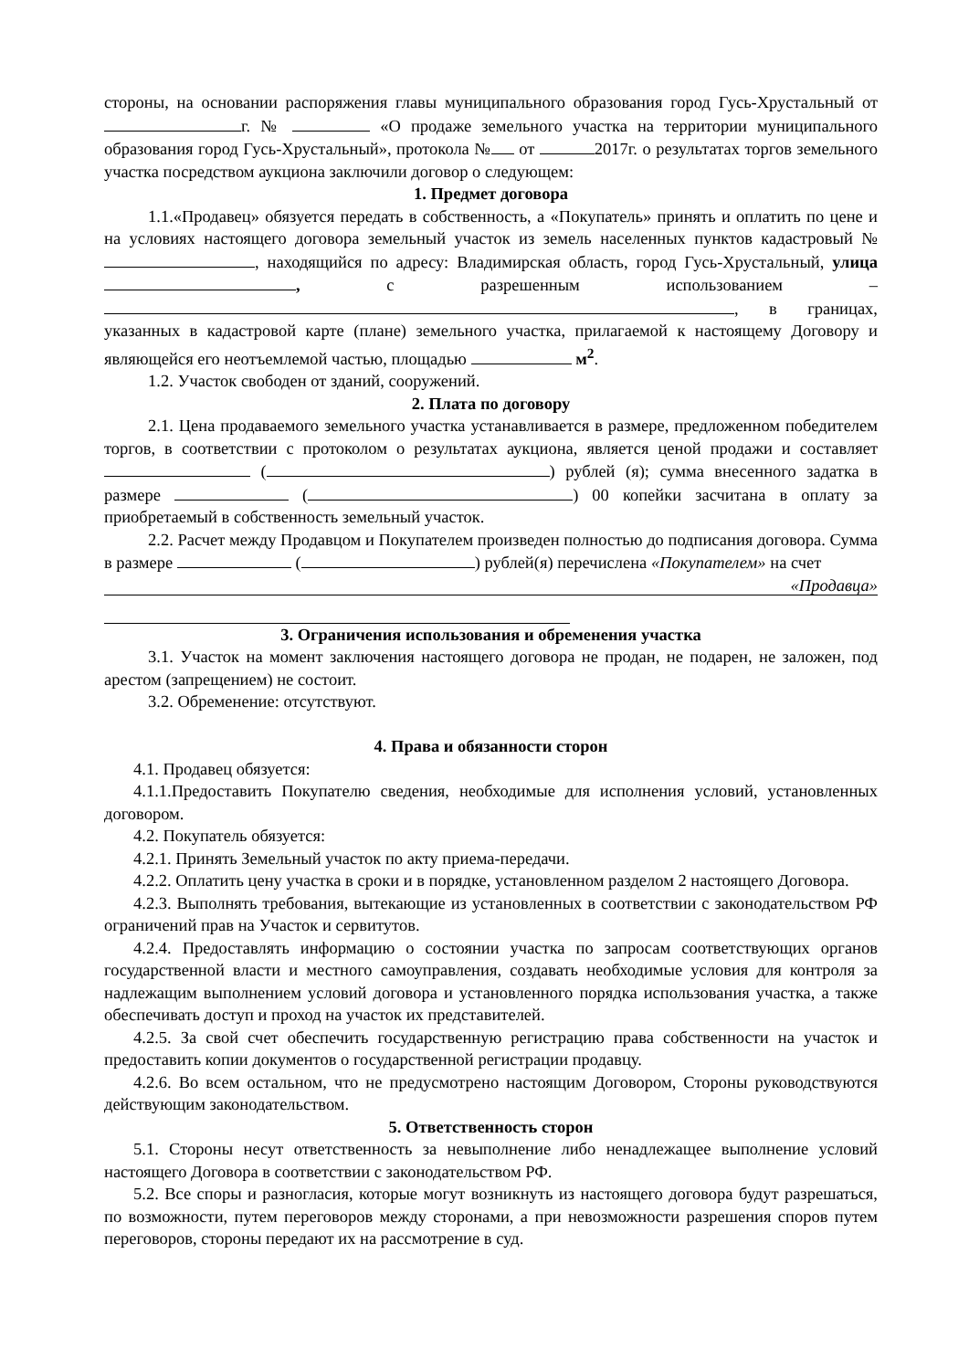стороны, на основании распоряжения главы муниципального образования город Гусь-Хрустальный от г. № «О продаже земельного участка на территории муниципального образования город Гусь-Хрустальный», протокола № от 2017г. о результатах торгов земельного участка посредством аукциона заключили договор о следующем:
1. Предмет договора
1.1.«Продавец» обязуется передать в собственность, а «Покупатель» принять и оплатить по цене и на условиях настоящего договора земельный участок из земель населенных пунктов кадастровый № , находящийся по адресу: Владимирская область, город Гусь-Хрустальный, улица , с разрешенным использованием – , в границах, указанных в кадастровой карте (плане) земельного участка, прилагаемой к настоящему Договору и являющейся его неотъемлемой частью, площадью м<sup>2</sup>.
1.2. Участок свободен от зданий, сооружений.
2. Плата по договору
2.1. Цена продаваемого земельного участка устанавливается в размере, предложенном победителем торгов, в соответствии с протоколом о результатах аукциона, является ценой продажи и составляет ( ) рублей (я); сумма внесенного задатка в размере ( ) 00 копейки засчитана в оплату за приобретаемый в собственность земельный участок.
2.2. Расчет между Продавцом и Покупателем произведен полностью до подписания договора. Сумма в размере ( ) рублей(я) перечислена «Покупателем» на счет «Продавца»
3. Ограничения использования и обременения участка
3.1. Участок на момент заключения настоящего договора не продан, не подарен, не заложен, под арестом (запрещением) не состоит.
3.2. Обременение: отсутствуют.
4. Права и обязанности сторон
4.1. Продавец обязуется:
4.1.1.Предоставить Покупателю сведения, необходимые для исполнения условий, установленных договором.
4.2. Покупатель обязуется:
4.2.1. Принять Земельный участок по акту приема-передачи.
4.2.2. Оплатить цену участка в сроки и в порядке, установленном разделом 2 настоящего Договора.
4.2.3. Выполнять требования, вытекающие из установленных в соответствии с законодательством РФ ограничений прав на Участок и сервитутов.
4.2.4. Предоставлять информацию о состоянии участка по запросам соответствующих органов государственной власти и местного самоуправления, создавать необходимые условия для контроля за надлежащим выполнением условий договора и установленного порядка использования участка, а также обеспечивать доступ и проход на участок их представителей.
4.2.5. За свой счет обеспечить государственную регистрацию права собственности на участок и предоставить копии документов о государственной регистрации продавцу.
4.2.6. Во всем остальном, что не предусмотрено настоящим Договором, Стороны руководствуются действующим законодательством.
5. Ответственность сторон
5.1. Стороны несут ответственность за невыполнение либо ненадлежащее выполнение условий настоящего Договора в соответствии с законодательством РФ.
5.2. Все споры и разногласия, которые могут возникнуть из настоящего договора будут разрешаться, по возможности, путем переговоров между сторонами, а при невозможности разрешения споров путем переговоров, стороны передают их на рассмотрение в суд.